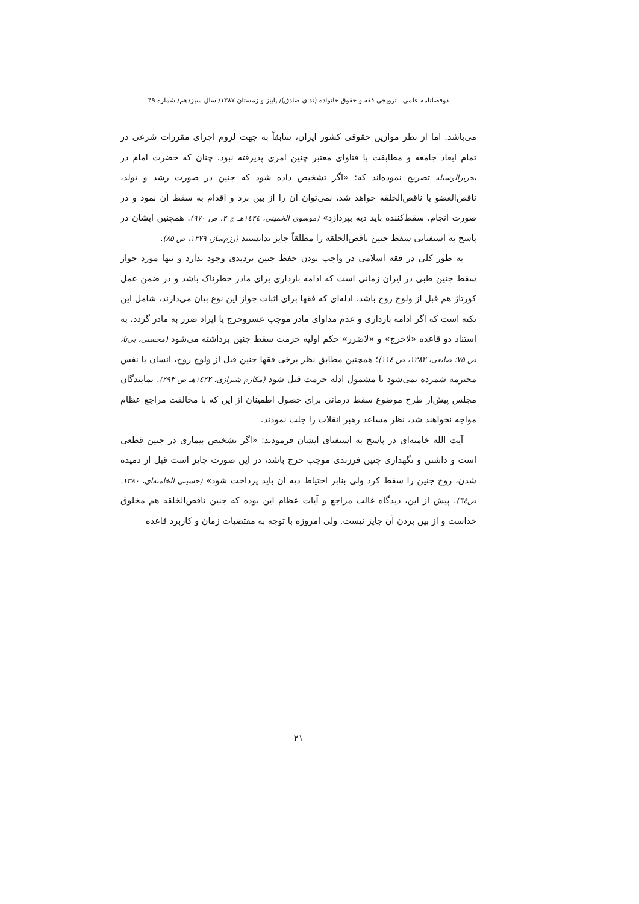دوفصلنامه علمی ـ ترویجی فقه و حقوق خانواده (ندای صادق)/ پاییز و زمستان ۱۳۸۷/ سال سیزدهم/ شماره ۴۹
می‌باشد. اما از نظر موازین حقوقی کشور ایران، سابقاً به جهت لزوم اجرای مقررات شرعی در تمام ابعاد جامعه و مطابقت با فتاوای معتبر چنین امری پذیرفته نبود. چنان که حضرت امام در تحریرالوسیله تصریح نموده‌اند که: «اگر تشخیص داده شود که جنین در صورت رشد و تولد، ناقص‌العضو یا ناقص‌الخلقه خواهد شد، نمی‌توان آن را از بین برد و اقدام به سقط آن نمود و در صورت انجام، سقط‌کننده باید دیه بپردازد» (موسوی الخمینی، ١٤٢٤هـ ج ۲، ص ۹۷۰). همچنین ایشان در پاسخ به استفتایی سقط جنین ناقص‌الخلقه را مطلقاً جایز ندانستند (رزم‌ساز، ۱۳۷۹، ص ۸۵).
به طور کلی در فقه اسلامی در واجب بودن حفظ جنین تردیدی وجود ندارد و تنها مورد جواز سقط جنین طبی در ایران زمانی است که ادامه بارداری برای مادر خطرناک باشد و در ضمن عمل کورتاژ هم قبل از ولوج روح باشد. ادله‌ای که فقها برای اثبات جواز این نوع بیان می‌دارند، شامل این نکته است که اگر ادامه بارداری و عدم مداوای مادر موجب عسروحرج یا ایراد ضرر به مادر گردد، به استناد دو قاعده «لاحرج» و «لاضرر» حکم اولیه حرمت سقط جنین برداشته می‌شود (محسنی، بی‌تا، ص ۷۵؛ صانعی، ۱۳۸۲، ص ١١٤)؛ همچنین مطابق نظر برخی فقها جنین قبل از ولوج روح، انسان یا نفس محترمه شمرده نمی‌شود تا مشمول ادله حرمت قتل شود (مکارم شیرازی، ١٤٢٢هـ ص ۲۹۳). نمایندگان مجلس پیش‌از طرح موضوع سقط درمانی برای حصول اطمینان از این که با مخالفت مراجع عظام مواجه نخواهند شد، نظر مساعد رهبر انقلاب را جلب نمودند.
آیت الله خامنه‌ای در پاسخ به استفتای ایشان فرمودند: «اگر تشخیص بیماری در جنین قطعی است و داشتن و نگهداری چنین فرزندی موجب حرج باشد، در این صورت جایز است قبل از دمیده شدن، روح جنین را سقط کرد ولی بنابر احتیاط دیه آن باید پرداخت شود» (حسینی الخامنه‌ای، ۱۳۸۰، ص٦٤). پیش از این، دیدگاه غالب مراجع و آیات عظام این بوده که جنین ناقص‌الخلقه هم مخلوق خداست و از بین بردن آن جایز نیست. ولی امروزه با توجه به مقتضیات زمان و کاربرد قاعده
۲۱